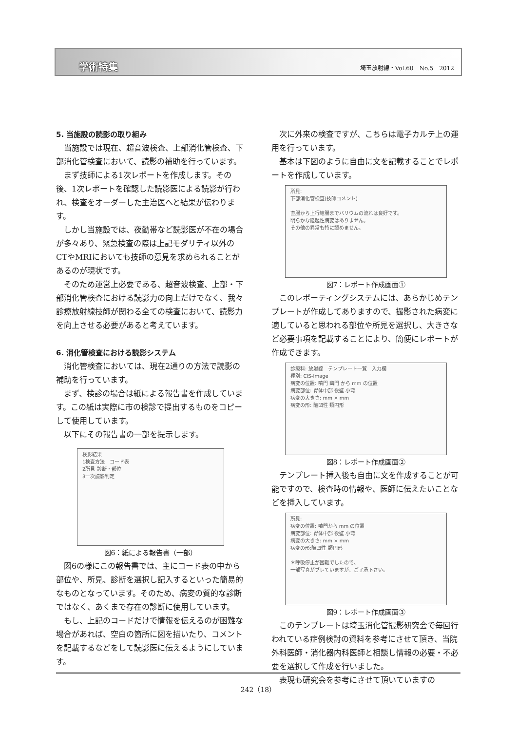学術特集 埼玉放射線・Vol.60　No.5　2012
5. 当施設の読影の取り組み
当施設では現在、超音波検査、上部消化管検査、下部消化管検査において、読影の補助を行っています。
まず技師による1次レポートを作成します。その後、1次レポートを確認した読影医による読影が行われ、検査をオーダーした主治医へと結果が伝わります。
しかし当施設では、夜勤帯など読影医が不在の場合が多々あり、緊急検査の際は上記モダリティ以外のCTやMRIにおいても技師の意見を求められることがあるのが現状です。
そのため運営上必要である、超音波検査、上部・下部消化管検査における読影力の向上だけでなく、我々診療放射線技師が関わる全ての検査において、読影力を向上させる必要があると考えています。
6. 消化管検査における読影システム
消化管検査においては、現在2通りの方法で読影の補助を行っています。
まず、検診の場合は紙による報告書を作成しています。この紙は実際に市の検診で提出するものをコピーして使用しています。
以下にその報告書の一部を提示します。
検影結果
1検査方法　コード表
2所見 診断・部位
3一次読影判定
図6：紙による報告書（一部）
図6の様にこの報告書では、主にコード表の中から部位や、所見、診断を選択し記入するといった簡易的なものとなっています。そのため、病変の質的な診断ではなく、あくまで存在の診断に使用しています。
もし、上記のコードだけで情報を伝えるのが困難な場合があれば、空白の箇所に図を描いたり、コメントを記載するなどをして読影医に伝えるようにしています。
次に外来の検査ですが、こちらは電子カルテ上の運用を行っています。
基本は下図のように自由に文を記載することでレポートを作成しています。
所見:
下部消化管検査(技師コメント)
直腸から上行結腸までバリウムの流れは良好です。
明らかな隆起性病変はありません。
その他の異常も特に認めません。
図7：レポート作成画面①
このレポーティングシステムには、あらかじめテンプレートが作成してありますので、撮影された病変に適していると思われる部位や所見を選択し、大きさなど必要事項を記載することにより、簡便にレポートが作成できます。
診療科: 放射線　テンプレート一覧　入力欄
種別: CIS-Image
病変の位置: 噴門 幽門 から mm の位置
病変部位: 胃体中部 後壁 小弯
病変の大きさ: mm × mm
病変の形: 陥凹性 類円形
図8：レポート作成画面②
テンプレート挿入後も自由に文を作成することが可能ですので、検査時の情報や、医師に伝えたいことなどを挿入しています。
所見:
病変の位置: 噴門から mm の位置
病変部位: 胃体中部 後壁 小弯
病変の大きさ: mm × mm
病変の形:陥凹性 類円形
＊呼吸停止が困難でしたので、
一部写真がブレていますが、ご了承下さい。
図9：レポート作成画面③
このテンプレートは埼玉消化管撮影研究会で毎回行われている症例検討の資料を参考にさせて頂き、当院外科医師・消化器内科医師と相談し情報の必要・不必要を選択して作成を行いました。
表現も研究会を参考にさせて頂いていますの
242（18）